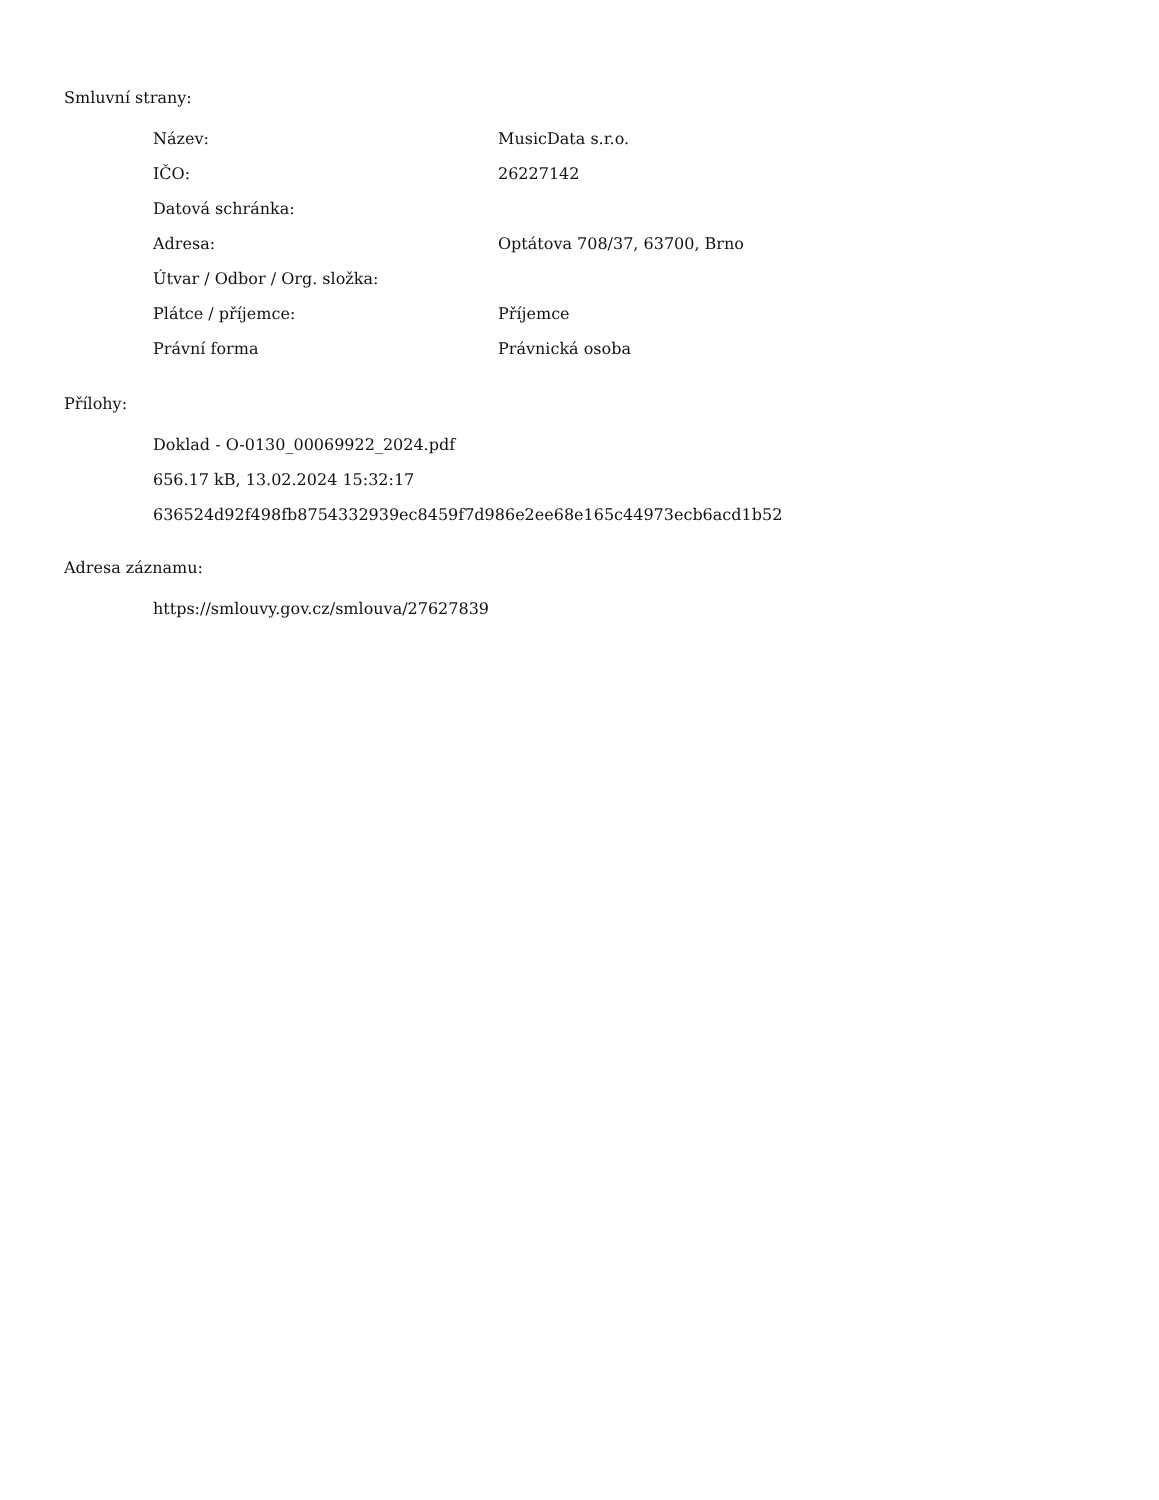Smluvní strany:
| Název: | MusicData s.r.o. |
| IČO: | 26227142 |
| Datová schránka: | |
| Adresa: | Optátova 708/37, 63700, Brno |
| Útvar / Odbor / Org. složka: | |
| Plátce / příjemce: | Příjemce |
| Právní forma | Právnická osoba |
Přílohy:
Doklad - O-0130_00069922_2024.pdf
656.17 kB, 13.02.2024 15:32:17
636524d92f498fb8754332939ec8459f7d986e2ee68e165c44973ecb6acd1b52
Adresa záznamu:
https://smlouvy.gov.cz/smlouva/27627839